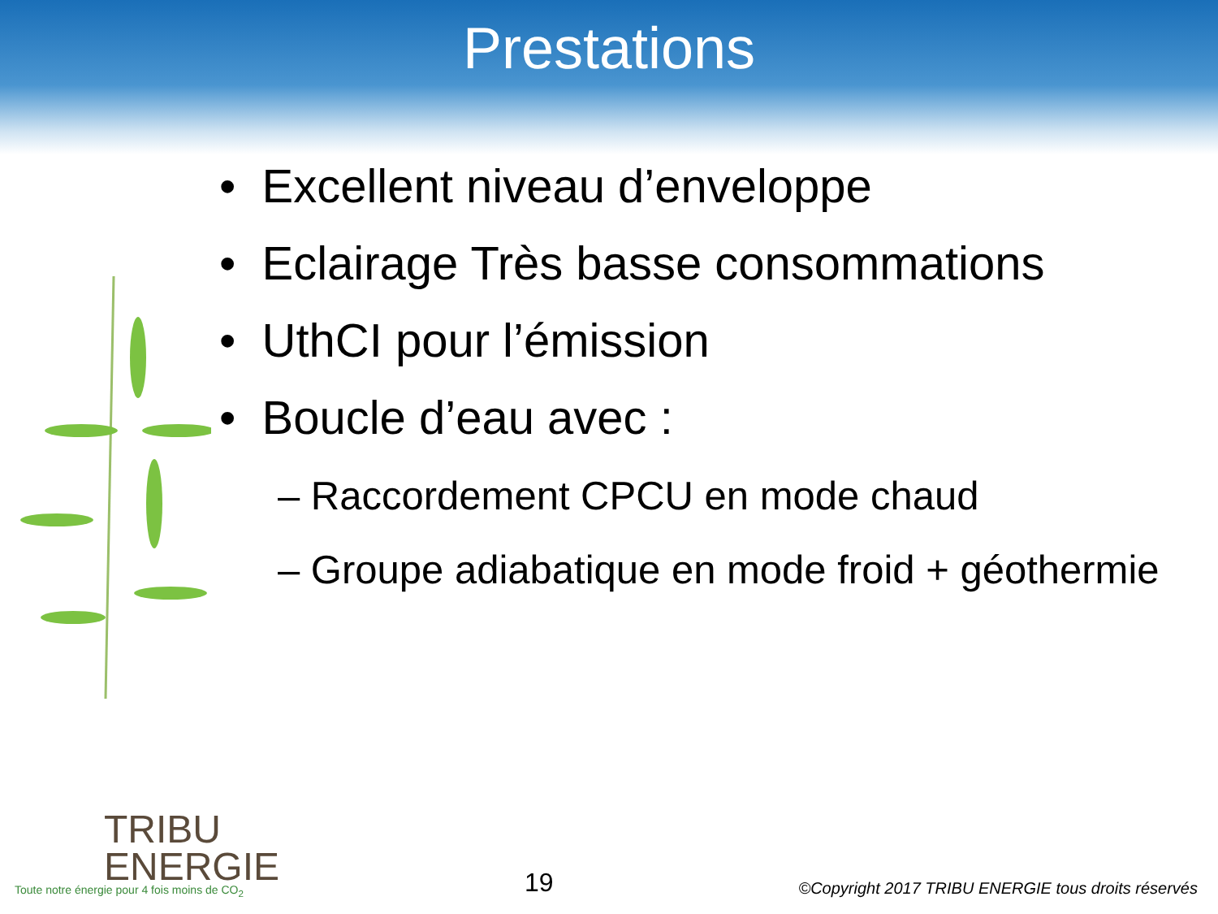Prestations
• Excellent niveau d’enveloppe
• Eclairage Très basse consommations
• UthCI pour l’émission
• Boucle d’eau avec :
– Raccordement CPCU en mode chaud
– Groupe adiabatique en mode froid + géothermie
TRIBU
ENERGIE
Toute notre énergie pour 4 fois moins de CO<sub>2</sub>
19
©Copyright 2017 TRIBU ENERGIE tous droits réservés